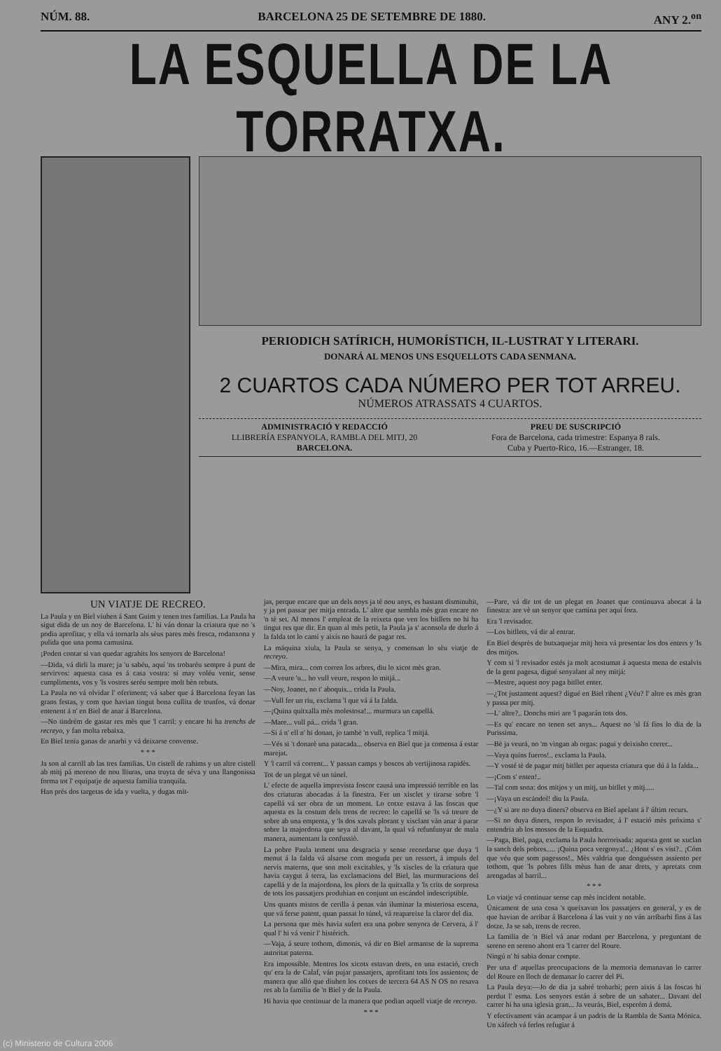NÚM. 88. BARCELONA 25 DE SETEMBRE DE 1880. ANY 2.<sup>on</sup>
LA ESQUELLA DE LA TORRATXA.
PERIODICH SATÍRICH, HUMORÍSTICH, IL-LUSTRAT Y LITERARI.
DONARÁ AL MENOS UNS ESQUELLOTS CADA SENMANA.
2 CUARTOS CADA NÚMERO PER TOT ARREU.
NÚMEROS ATRASSATS 4 CUARTOS.
ADMINISTRACIÓ Y REDACCIÓ
LLIBRERÍA ESPANYOLA, RAMBLA DEL MITJ, 20
BARCELONA.
PREU DE SUSCRIPCIÓ
Fora de Barcelona, cada trimestre: Espanya 8 rals.
Cuba y Puerto-Rico, 16.—Estranger, 18.
UN VIATJE DE RECREO.
La Paula y en Biel viuhen á Sant Guim y tenen tres familias. La Paula ha sigut dida de un noy de Barcelona. L' hi ván donar la criatura que no 's podia aprofitar, y ella vá tornarla als sèus pares mès fresca, rodanxona y pulida que una poma camusina.
¡Poden contar si van quedar agrahits los senyors de Barcelona!
—Dida, vá dirli la mare; ja 'u sabéu, aquí 'ns trobaréu sempre á punt de servirvos: aquesta casa es á casa vostra: si may voléu venir, sense cumpliments, vos y 'ls vostres seréu sempre molt bèn rebuts.
La Paula no vá olvidar l' oferiment; vá saber que á Barcelona feyan las grans festas, y com que havian tingut bona cullita de trunfos, vá donar entenent á n' en Biel de anar á Barcelona.
—No tindrém de gastar res mès que 'l carril: y encare hi ha trenchs de recreyo, y fan molta rebaixa.
En Biel tenia ganas de anarhi y vá deixarse convense.
* * *
Ja son al carrill ab las tres familias. Un cistell de rahims y un altre cistell ab mitj pá moreno de nou lliuras, una truyta de séva y una llangonissa forma tot l' equipatje de aquesta familia tranquila.
Han prés dos targetas de ida y vuelta, y dugas mit-
jas, perque encare que un dels noys ja tè nou anys, es bastant disminuhit, y ja pot passar per mitja entrada. L' altre que sembla mès gran encare no 'n tè set. Al menos l' empleat de la reixeta que ven los bitllets no hi ha tingut res que dir. En quan al mès petit, la Paula ja s' aconsola de durlo á la falda tot lo camí y aixís no haurá de pagar res.
La máquina xiula, la Paula se senya, y comensan lo sèu viatje de recreyo.
—Mira, mira... com corren los arbres, diu lo xicot mès gran.
—A veure 'u... ho vull veure, respon lo mitjá...
—Noy, Joanet, no t' aboquis... crida la Paula.
—Vull fer un riu, exclama 'l que vá á la falda.
—¡Quina quitxalla mès molestosa!... murmura un capellá.
—Mare... vull pá... crida 'l gran.
—Si á n' ell n' hi donan, jo tambè 'n vull, replica 'l mitjá.
—Vés si 't donarè una patacada... observa en Biel que ja comensa á estar marejat.
Y 'l carril vá corrent... Y passan camps y boscos ab vertijinosa rapidès.
Tot de un plegat vè un túnel.
L' efecte de aquella imprevista foscor causá una impressió terrible en las dos criaturas abocadas á la finestra. Fer un xisclet y tirarse sobre 'l capellá vá ser obra de un moment. Lo cotxe estava á las foscas que aquesta es la costum dels trens de recreo: lo capellá se 'ls vá treure de sobre ab una empenta, y 'ls dos xavals plorant y xisclant ván anar á parar sobre la majordona que seya al davant, la qual vá refunfunyar de mala manera, aumentant la confussiò.
La pobre Paula tement una desgracia y sense recordarse que duya 'l menut á la falda vá alsarse com moguda per un ressort, á impuls del nervis materns, que son molt excitables, y 'ls xiscles de la criatura que havia caygut á terra, las exclamacions del Biel, las murmuracions del capellá y de la majordona, los plors de la quitxalla y 'ls crits de sorpresa de tots los passatjers produhian en conjunt un escándol indescriptible.
Uns quants mistos de cerilla á penas ván iluminar la misteriosa escena, que vá ferse patent, quan passat lo túnel, vá reapareixe la claror del dia.
La persona que mès havia sufert era una pobre senyora de Cervera, á l' qual l' hi vá venir l' histérich.
—Vaja, á seure tothom, dimonis, vá dir en Biel armantse de la suprema autoritat paterna.
Era impossible. Mentres los xicots estavan drets, en una estació, crech qu' era la de Calaf, ván pujar passatjers, aprofitant tots los assientos; de manera que alló que diuhen los cotxes de tercera 64 AS N OS no resava res ab la familia de 'n Biel y de la Paula.
Hi havia que continuar de la manera que podian aquell viatje de recreyo.
* * *
—Pare, vá dir tot de un plegat en Joanet que continuava abocat á la finestra: are vè un senyor que camina per aquí fora.
Era 'l revisador.
—Los bitllets, vá dir al entrar.
En Biel desprès de butxaquejar mitj hora vá presentar los dos enters y 'ls dos mitjos.
Y com si 'l revisador estés ja molt acostumat á aquesta mena de estalvis de la gent pagesa, digué senyalant al noy mitjá:
—Mestre, aquest noy paga bitllet enter.
—¿Tot justament aquest? digué en Biel rihent ¿Véu? l' altre es mès gran y passa per mitj.
—L' altre?.. Donchs miri are 'l pagarán tots dos.
—Es qu' encare no tenen set anys... Aquest no 'sl fá fins lo dia de la Purissima.
—Bè ja veurá, no 'm vingan ab orgas: pagui y deixisho correr...
—Vaya quins fueros!.. exclama la Paula.
—Y vosté tè de pagar mitj bitllet per aquesta criatura que dú á la falda...
—¡Com s' enten!..
—Tal com sona: dos mitjos y un mitj, un bitllet y mitj.....
—¡Vaya un escándol! diu la Paula.
—¿Y si are no duya diners? observa en Biel apelant á l' últim recurs.
—Si no duya diners, respon lo revisador, á l' estació mès próxima s' entendria ab los mossos de la Esquadra.
—Paga, Biel, paga, exclama la Paula horrorisada: aquesta gent se xuclan la sanch dels pobres..... ¡Quina poca vergonya!.. ¿Hont s' es vist?.. ¡Cóm que véu que som pagessos!.. Mès valdria que donguéssen assiento per tothom, que 'ls pobres fills mèus han de anar drets, y apretats com arengadas al barril...
* * *
Lo viatje vá continuar sense cap mès incident notable.
Únicament de una cosa 's queixavan los passatjers en general, y es de que havian de arribar á Barcelona á las vuit y no ván arribarhi fins á las dotze. Ja se sab, trens de recreo.
La familia de 'n Biel vá anar rodant per Barcelona, y preguntant de sereno en sereno ahont era 'l carrer del Roure.
Ningú n' hi sabia donar compte.
Per una d' aquellas preocupacions de la memoria demanavan lo carrer del Roure en lloch de demanar lo carrer del Pi.
La Paula deya:—Jo de dia ja sabré trobarhi; pero aixis á las foscas hi perdut l' esma. Los senyors están á sobre de un sabater... Davant del carrer hi ha una iglesia gran... Ja veurás, Biel, esperém á demá.
Y efectivament ván acampar á un padris de la Rambla de Santa Mónica. Un xáfech vá ferlos refugiar á
(c) Ministerio de Cultura 2006